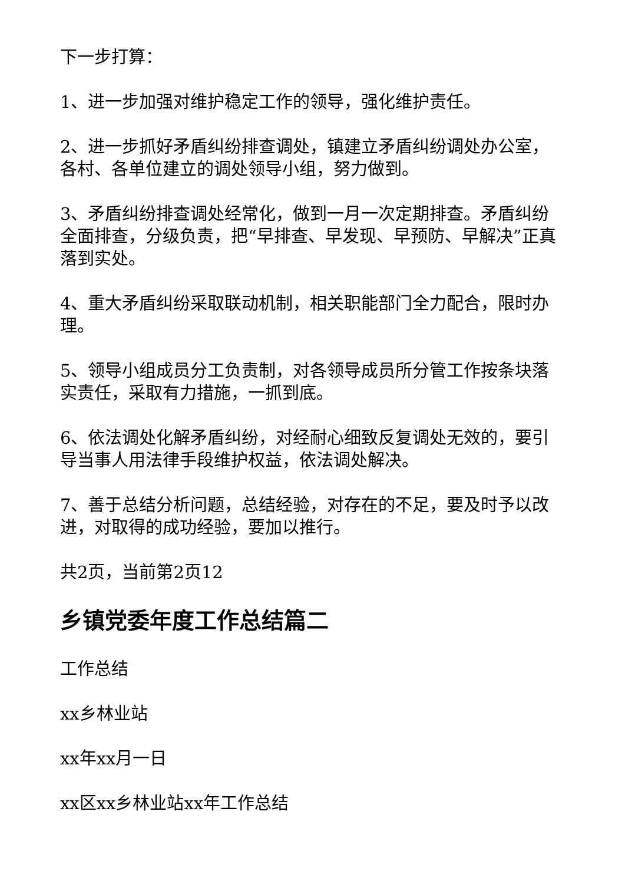下一步打算：
1、进一步加强对维护稳定工作的领导，强化维护责任。
2、进一步抓好矛盾纠纷排查调处，镇建立矛盾纠纷调处办公室，各村、各单位建立的调处领导小组，努力做到。
3、矛盾纠纷排查调处经常化，做到一月一次定期排查。矛盾纠纷全面排查，分级负责，把“早排查、早发现、早预防、早解决”正真落到实处。
4、重大矛盾纠纷采取联动机制，相关职能部门全力配合，限时办理。
5、领导小组成员分工负责制，对各领导成员所分管工作按条块落实责任，采取有力措施，一抓到底。
6、依法调处化解矛盾纠纷，对经耐心细致反复调处无效的，要引导当事人用法律手段维护权益，依法调处解决。
7、善于总结分析问题，总结经验，对存在的不足，要及时予以改进，对取得的成功经验，要加以推行。
共2页，当前第2页12
乡镇党委年度工作总结篇二
工作总结
xx乡林业站
xx年xx月一日
xx区xx乡林业站xx年工作总结